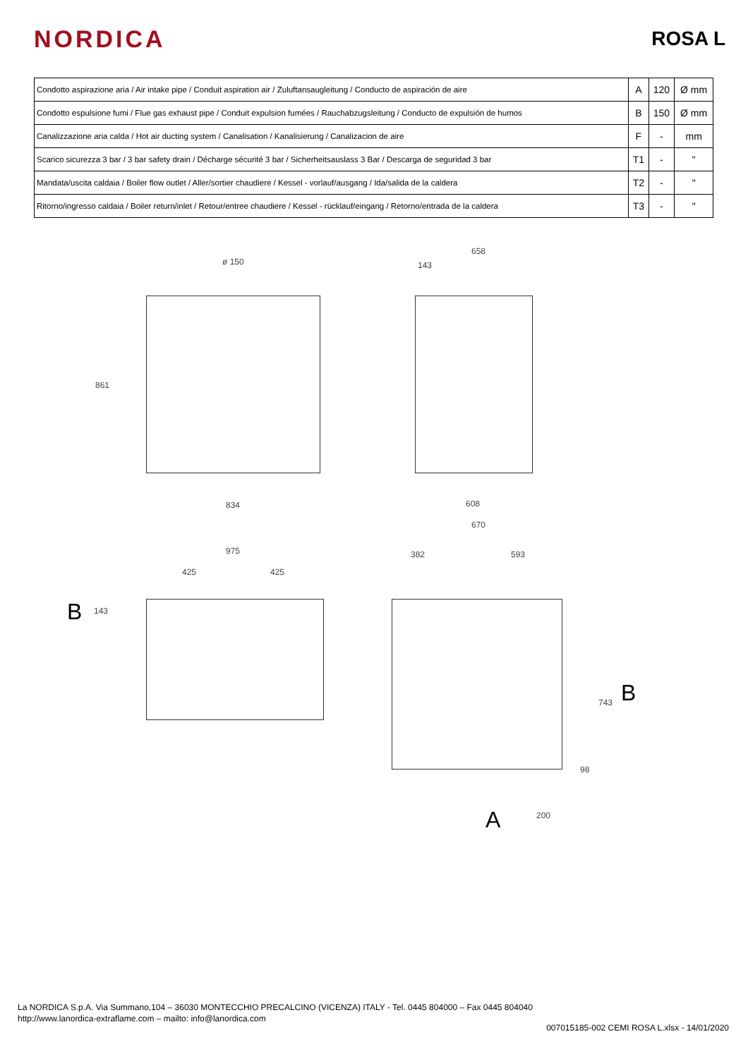NORDICA
ROSA L
| Condotto aspirazione aria / Air intake pipe / Conduit aspiration air / Zuluftansaugleitung / Conducto de aspiración de aire | A | 120 | Ø mm |
| Condotto espulsione fumi / Flue gas exhaust pipe / Conduit expulsion fumées / Rauchabzugsleitung / Conducto de expulsión de humos | B | 150 | Ø mm |
| Canalizzazione aria calda / Hot air ducting system / Canalisation / Kanalisierung / Canalizacion de aire | F | - | mm |
| Scarico sicurezza 3 bar / 3 bar safety drain / Décharge sécurité 3 bar / Sicherheitsauslass 3 Bar / Descarga de seguridad 3 bar | T1 | - | " |
| Mandata/uscita caldaia / Boiler flow outlet / Aller/sortier chaudiere / Kessel - vorlauf/ausgang / Ida/salida de la caldera | T2 | - | " |
| Ritorno/ingresso caldaia / Boiler return/inlet / Retour/entree chaudiere / Kessel - rücklauf/eingang / Retorno/entrada de la caldera | T3 | - | " |
ø 150
658
143
861
834 608
670
975
425 425
143 B
382 593
743 B
98
200 A
La NORDICA S.p.A. Via Summano,104 – 36030 MONTECCHIO PRECALCINO (VICENZA) ITALY - Tel. 0445 804000 – Fax 0445 804040
http://www.lanordica-extraflame.com – mailto: info@lanordica.com
007015185-002 CEMI ROSA L.xlsx - 14/01/2020